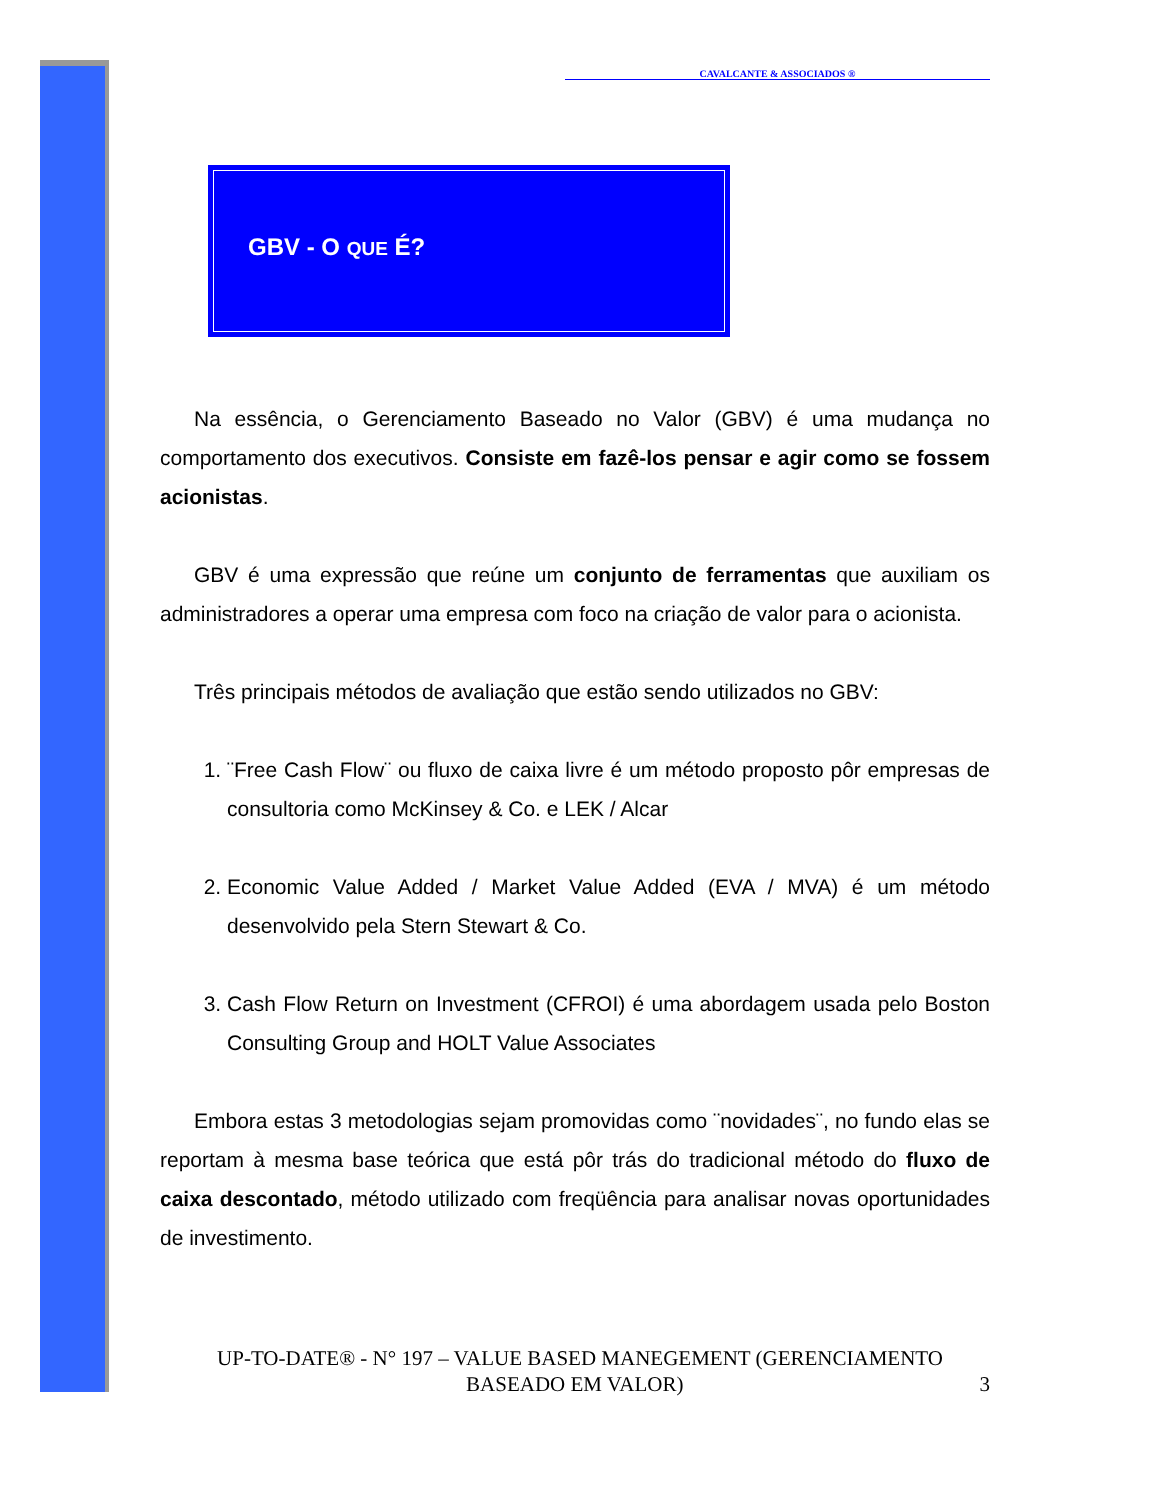CAVALCANTE & ASSOCIADOS ®
GBV - O QUE É?
Na essência, o Gerenciamento Baseado no Valor (GBV) é uma mudança no comportamento dos executivos. Consiste em fazê-los pensar e agir como se fossem acionistas.
GBV é uma expressão que reúne um conjunto de ferramentas que auxiliam os administradores a operar uma empresa com foco na criação de valor para o acionista.
Três principais métodos de avaliação que estão sendo utilizados no GBV:
1. ¨Free Cash Flow¨ ou fluxo de caixa livre é um método proposto pôr empresas de consultoria como McKinsey & Co. e LEK / Alcar
2. Economic Value Added / Market Value Added (EVA / MVA) é um método desenvolvido pela Stern Stewart & Co.
3. Cash Flow Return on Investment (CFROI) é uma abordagem usada pelo Boston Consulting Group and HOLT Value Associates
Embora estas 3 metodologias sejam promovidas como ¨novidades¨, no fundo elas se reportam à mesma base teórica que está pôr trás do tradicional método do fluxo de caixa descontado, método utilizado com freqüência para analisar novas oportunidades de investimento.
UP-TO-DATE® - N° 197 – VALUE BASED MANEGEMENT (GERENCIAMENTO BASEADO EM VALOR) 3